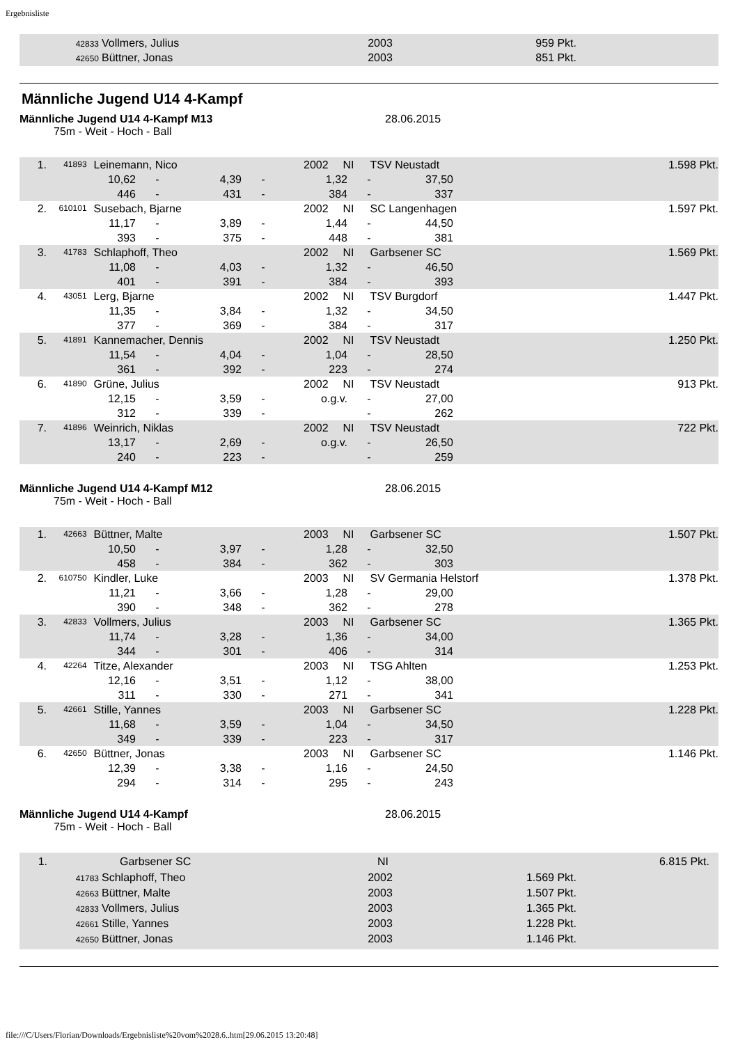Ergebnisliste
42833 Vollmers, Julius 2003 959 Pkt.
42650 Büttner, Jonas 2003 851 Pkt.
Männliche Jugend U14 4-Kampf
Männliche Jugend U14 4-Kampf M13 28.06.2015
75m - Weit - Hoch - Ball
1. 41893 Leinemann, Nico 2002 NI TSV Neustadt 1.598 Pkt.
10,62 - 4,39 - 1,32 - 37,50
446 - 431 - 384 - 337
2. 610101 Susebach, Bjarne 2002 NI SC Langenhagen 1.597 Pkt.
11,17 - 3,89 - 1,44 - 44,50
393 - 375 - 448 - 381
3. 41783 Schlaphoff, Theo 2002 NI Garbsener SC 1.569 Pkt.
11,08 - 4,03 - 1,32 - 46,50
401 - 391 - 384 - 393
4. 43051 Lerg, Bjarne 2002 NI TSV Burgdorf 1.447 Pkt.
11,35 - 3,84 - 1,32 - 34,50
377 - 369 - 384 - 317
5. 41891 Kannemacher, Dennis 2002 NI TSV Neustadt 1.250 Pkt.
11,54 - 4,04 - 1,04 - 28,50
361 - 392 - 223 - 274
6. 41890 Grüne, Julius 2002 NI TSV Neustadt 913 Pkt.
12,15 - 3,59 - o.g.v. - 27,00
312 - 339 - - 262
7. 41896 Weinrich, Niklas 2002 NI TSV Neustadt 722 Pkt.
13,17 - 2,69 - o.g.v. - 26,50
240 - 223 - - 259
Männliche Jugend U14 4-Kampf M12 28.06.2015
75m - Weit - Hoch - Ball
1. 42663 Büttner, Malte 2003 NI Garbsener SC 1.507 Pkt.
10,50 - 3,97 - 1,28 - 32,50
458 - 384 - 362 - 303
2. 610750 Kindler, Luke 2003 NI SV Germania Helstorf 1.378 Pkt.
11,21 - 3,66 - 1,28 - 29,00
390 - 348 - 362 - 278
3. 42833 Vollmers, Julius 2003 NI Garbsener SC 1.365 Pkt.
11,74 - 3,28 - 1,36 - 34,00
344 - 301 - 406 - 314
4. 42264 Titze, Alexander 2003 NI TSG Ahlten 1.253 Pkt.
12,16 - 3,51 - 1,12 - 38,00
311 - 330 - 271 - 341
5. 42661 Stille, Yannes 2003 NI Garbsener SC 1.228 Pkt.
11,68 - 3,59 - 1,04 - 34,50
349 - 339 - 223 - 317
6. 42650 Büttner, Jonas 2003 NI Garbsener SC 1.146 Pkt.
12,39 - 3,38 - 1,16 - 24,50
294 - 314 - 295 - 243
Männliche Jugend U14 4-Kampf 28.06.2015
75m - Weit - Hoch - Ball
1. Garbsener SC NI 6.815 Pkt.
41783 Schlaphoff, Theo 2002 1.569 Pkt.
42663 Büttner, Malte 2003 1.507 Pkt.
42833 Vollmers, Julius 2003 1.365 Pkt.
42661 Stille, Yannes 2003 1.228 Pkt.
42650 Büttner, Jonas 2003 1.146 Pkt.
file:///C/Users/Florian/Downloads/Ergebnisliste%20vom%2028.6..htm[29.06.2015 13:20:48]